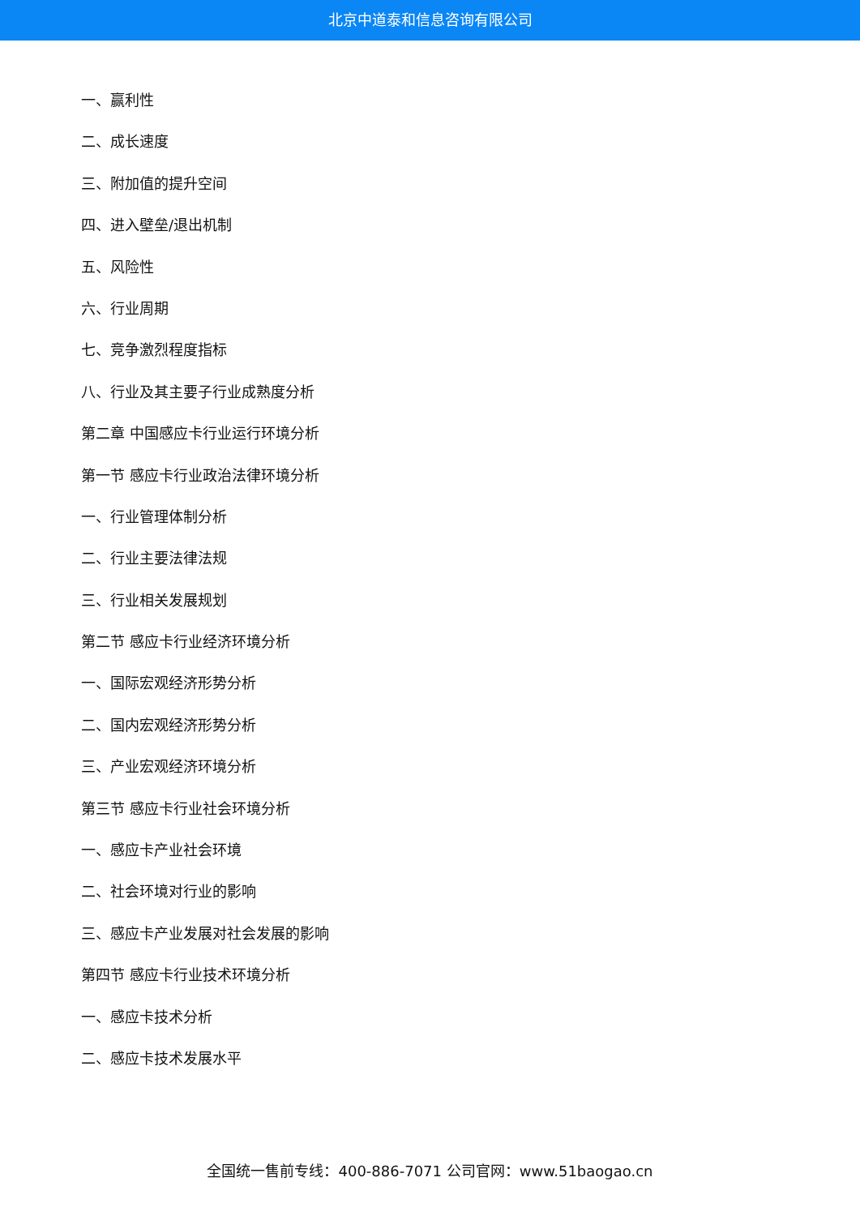北京中道泰和信息咨询有限公司
一、赢利性
二、成长速度
三、附加值的提升空间
四、进入壁垒/退出机制
五、风险性
六、行业周期
七、竞争激烈程度指标
八、行业及其主要子行业成熟度分析
第二章 中国感应卡行业运行环境分析
第一节 感应卡行业政治法律环境分析
一、行业管理体制分析
二、行业主要法律法规
三、行业相关发展规划
第二节 感应卡行业经济环境分析
一、国际宏观经济形势分析
二、国内宏观经济形势分析
三、产业宏观经济环境分析
第三节 感应卡行业社会环境分析
一、感应卡产业社会环境
二、社会环境对行业的影响
三、感应卡产业发展对社会发展的影响
第四节 感应卡行业技术环境分析
一、感应卡技术分析
二、感应卡技术发展水平
全国统一售前专线：400-886-7071 公司官网：www.51baogao.cn